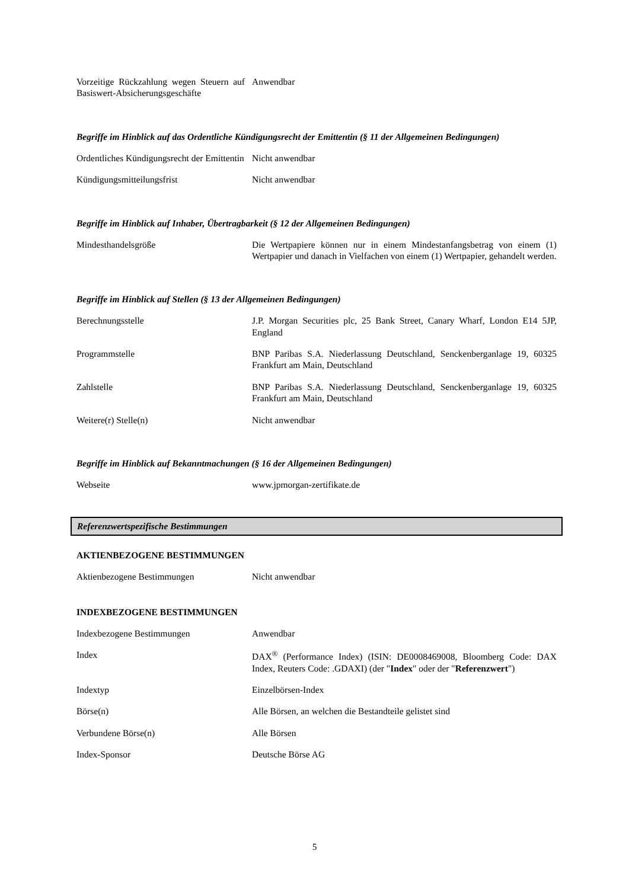| Vorzeitige Rückzahlung wegen Steuern auf Basiswert-Absicherungsgeschäfte | Anwendbar |
Begriffe im Hinblick auf das Ordentliche Kündigungsrecht der Emittentin (§ 11 der Allgemeinen Bedingungen)
| Ordentliches Kündigungsrecht der Emittentin | Nicht anwendbar |
| Kündigungsmitteilungsfrist | Nicht anwendbar |
Begriffe im Hinblick auf Inhaber, Übertragbarkeit (§ 12 der Allgemeinen Bedingungen)
| Mindesthandelsgröße | Die Wertpapiere können nur in einem Mindestanfangsbetrag von einem (1) Wertpapier und danach in Vielfachen von einem (1) Wertpapier, gehandelt werden. |
Begriffe im Hinblick auf Stellen (§ 13 der Allgemeinen Bedingungen)
| Berechnungsstelle | J.P. Morgan Securities plc, 25 Bank Street, Canary Wharf, London E14 5JP, England |
| Programmstelle | BNP Paribas S.A. Niederlassung Deutschland, Senckenberganlage 19, 60325 Frankfurt am Main, Deutschland |
| Zahlstelle | BNP Paribas S.A. Niederlassung Deutschland, Senckenberganlage 19, 60325 Frankfurt am Main, Deutschland |
| Weitere(r) Stelle(n) | Nicht anwendbar |
Begriffe im Hinblick auf Bekanntmachungen (§ 16 der Allgemeinen Bedingungen)
| Webseite | www.jpmorgan-zertifikate.de |
Referenzwertspezifische Bestimmungen
AKTIENBEZOGENE BESTIMMUNGEN
| Aktienbezogene Bestimmungen | Nicht anwendbar |
INDEXBEZOGENE BESTIMMUNGEN
| Indexbezogene Bestimmungen | Anwendbar |
| Index | DAX<sup>®</sup> (Performance Index) (ISIN: DE0008469008, Bloomberg Code: DAX Index, Reuters Code: .GDAXI) (der " Index " oder der " Referenzwert ") |
| Indextyp | Einzelbörsen-Index |
| Börse(n) | Alle Börsen, an welchen die Bestandteile gelistet sind |
| Verbundene Börse(n) | Alle Börsen |
| Index-Sponsor | Deutsche Börse AG |
5